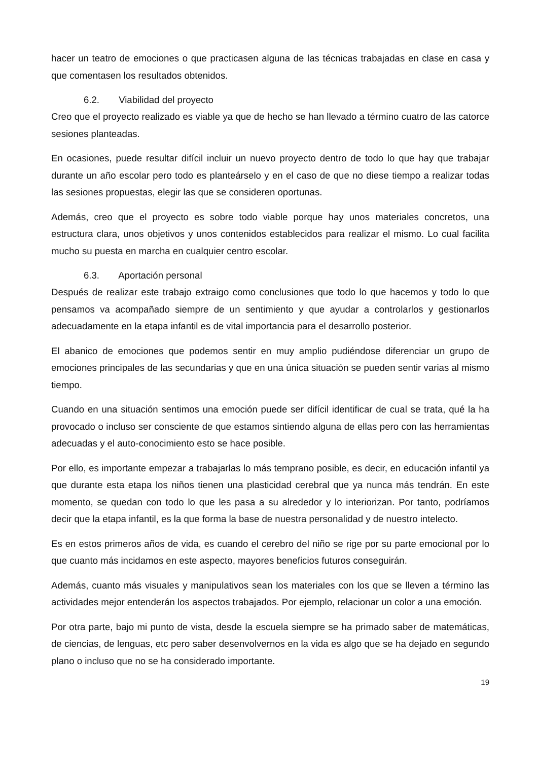hacer un teatro de emociones o que practicasen alguna de las técnicas trabajadas en clase en casa y que comentasen los resultados obtenidos.
6.2. Viabilidad del proyecto
Creo que el proyecto realizado es viable ya que de hecho se han llevado a término cuatro de las catorce sesiones planteadas.
En ocasiones, puede resultar difícil incluir un nuevo proyecto dentro de todo lo que hay que trabajar durante un año escolar pero todo es planteárselo y en el caso de que no diese tiempo a realizar todas las sesiones propuestas, elegir las que se consideren oportunas.
Además, creo que el proyecto es sobre todo viable porque hay unos materiales concretos, una estructura clara, unos objetivos y unos contenidos establecidos para realizar el mismo. Lo cual facilita mucho su puesta en marcha en cualquier centro escolar.
6.3. Aportación personal
Después de realizar este trabajo extraigo como conclusiones que todo lo que hacemos y todo lo que pensamos va acompañado siempre de un sentimiento y que ayudar a controlarlos y gestionarlos adecuadamente en la etapa infantil es de vital importancia para el desarrollo posterior.
El abanico de emociones que podemos sentir en muy amplio pudiéndose diferenciar un grupo de emociones principales de las secundarias y que en una única situación se pueden sentir varias al mismo tiempo.
Cuando en una situación sentimos una emoción puede ser difícil identificar de cual se trata, qué la ha provocado o incluso ser consciente de que estamos sintiendo alguna de ellas pero con las herramientas adecuadas y el auto-conocimiento esto se hace posible.
Por ello, es importante empezar a trabajarlas lo más temprano posible, es decir, en educación infantil ya que durante esta etapa los niños tienen una plasticidad cerebral que ya nunca más tendrán. En este momento, se quedan con todo lo que les pasa a su alrededor y lo interiorizan. Por tanto, podríamos decir que la etapa infantil, es la que forma la base de nuestra personalidad y de nuestro intelecto.
Es en estos primeros años de vida, es cuando el cerebro del niño se rige por su parte emocional por lo que cuanto más incidamos en este aspecto, mayores beneficios futuros conseguirán.
Además, cuanto más visuales y manipulativos sean los materiales con los que se lleven a término las actividades mejor entenderán los aspectos trabajados. Por ejemplo, relacionar un color a una emoción.
Por otra parte, bajo mi punto de vista, desde la escuela siempre se ha primado saber de matemáticas, de ciencias, de lenguas, etc pero saber desenvolvernos en la vida es algo que se ha dejado en segundo plano o incluso que no se ha considerado importante.
19